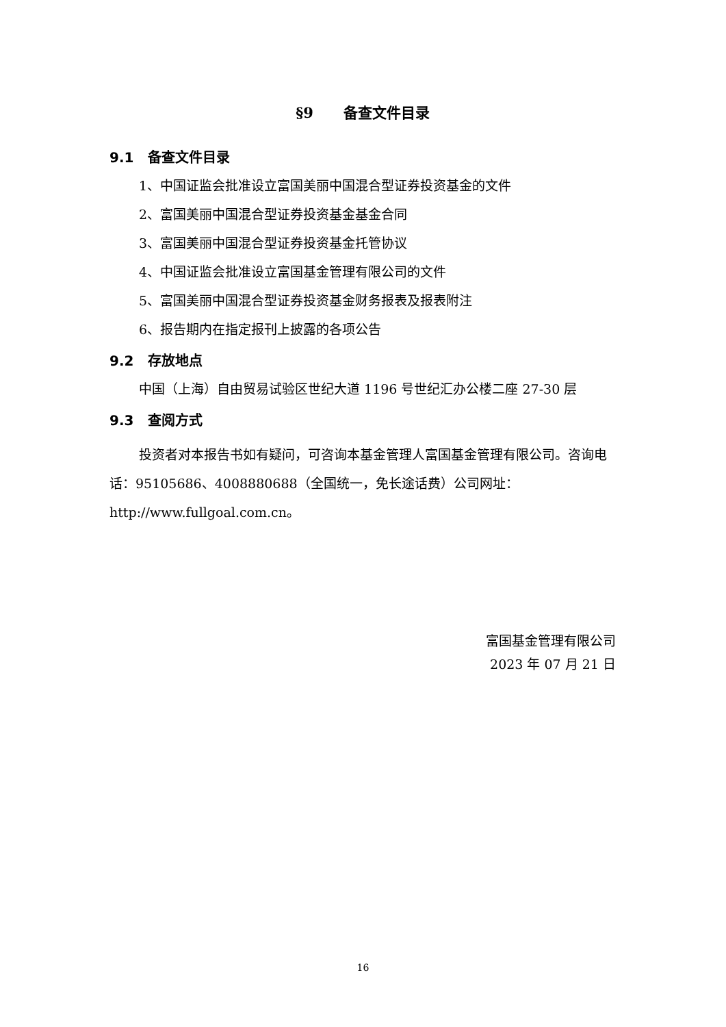§9 备查文件目录
9.1 备查文件目录
1、中国证监会批准设立富国美丽中国混合型证券投资基金的文件
2、富国美丽中国混合型证券投资基金基金合同
3、富国美丽中国混合型证券投资基金托管协议
4、中国证监会批准设立富国基金管理有限公司的文件
5、富国美丽中国混合型证券投资基金财务报表及报表附注
6、报告期内在指定报刊上披露的各项公告
9.2 存放地点
中国（上海）自由贸易试验区世纪大道 1196 号世纪汇办公楼二座 27-30 层
9.3 查阅方式
投资者对本报告书如有疑问，可咨询本基金管理人富国基金管理有限公司。咨询电话：95105686、4008880688（全国统一，免长途话费）公司网址：http://www.fullgoal.com.cn。
富国基金管理有限公司
2023 年 07 月 21 日
16